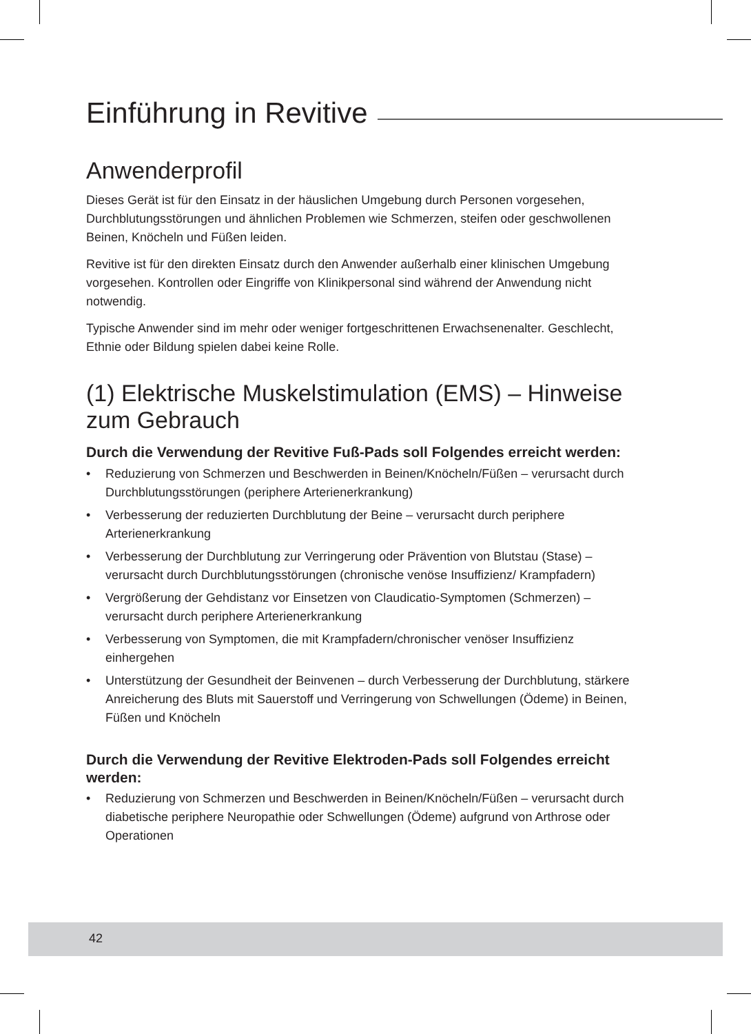Einführung in Revitive
Anwenderprofil
Dieses Gerät ist für den Einsatz in der häuslichen Umgebung durch Personen vorgesehen, Durchblutungsstörungen und ähnlichen Problemen wie Schmerzen, steifen oder geschwollenen Beinen, Knöcheln und Füßen leiden.
Revitive ist für den direkten Einsatz durch den Anwender außerhalb einer klinischen Umgebung vorgesehen. Kontrollen oder Eingriffe von Klinikpersonal sind während der Anwendung nicht notwendig.
Typische Anwender sind im mehr oder weniger fortgeschrittenen Erwachsenenalter. Geschlecht, Ethnie oder Bildung spielen dabei keine Rolle.
(1) Elektrische Muskelstimulation (EMS) – Hinweise zum Gebrauch
Durch die Verwendung der Revitive Fuß-Pads soll Folgendes erreicht werden:
• Reduzierung von Schmerzen und Beschwerden in Beinen/Knöcheln/Füßen – verursacht durch Durchblutungsstörungen (periphere Arterienerkrankung)
• Verbesserung der reduzierten Durchblutung der Beine – verursacht durch periphere Arterienerkrankung
• Verbesserung der Durchblutung zur Verringerung oder Prävention von Blutstau (Stase) – verursacht durch Durchblutungsstörungen (chronische venöse Insuffizienz/ Krampfadern)
• Vergrößerung der Gehdistanz vor Einsetzen von Claudicatio-Symptomen (Schmerzen) – verursacht durch periphere Arterienerkrankung
• Verbesserung von Symptomen, die mit Krampfadern/chronischer venöser Insuffizienz einhergehen
• Unterstützung der Gesundheit der Beinvenen – durch Verbesserung der Durchblutung, stärkere Anreicherung des Bluts mit Sauerstoff und Verringerung von Schwellungen (Ödeme) in Beinen, Füßen und Knöcheln
Durch die Verwendung der Revitive Elektroden-Pads soll Folgendes erreicht werden:
• Reduzierung von Schmerzen und Beschwerden in Beinen/Knöcheln/Füßen – verursacht durch diabetische periphere Neuropathie oder Schwellungen (Ödeme) aufgrund von Arthrose oder Operationen
42